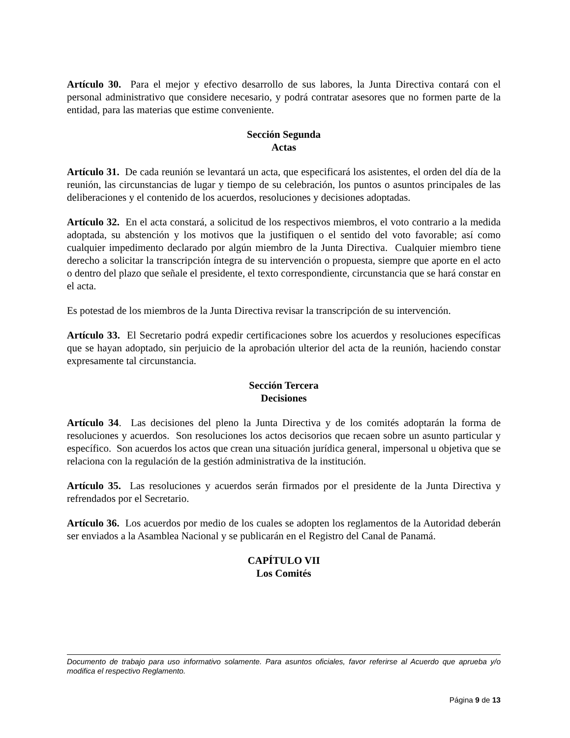Artículo 30. Para el mejor y efectivo desarrollo de sus labores, la Junta Directiva contará con el personal administrativo que considere necesario, y podrá contratar asesores que no formen parte de la entidad, para las materias que estime conveniente.
Sección Segunda
Actas
Artículo 31. De cada reunión se levantará un acta, que especificará los asistentes, el orden del día de la reunión, las circunstancias de lugar y tiempo de su celebración, los puntos o asuntos principales de las deliberaciones y el contenido de los acuerdos, resoluciones y decisiones adoptadas.
Artículo 32. En el acta constará, a solicitud de los respectivos miembros, el voto contrario a la medida adoptada, su abstención y los motivos que la justifiquen o el sentido del voto favorable; así como cualquier impedimento declarado por algún miembro de la Junta Directiva. Cualquier miembro tiene derecho a solicitar la transcripción íntegra de su intervención o propuesta, siempre que aporte en el acto o dentro del plazo que señale el presidente, el texto correspondiente, circunstancia que se hará constar en el acta.
Es potestad de los miembros de la Junta Directiva revisar la transcripción de su intervención.
Artículo 33. El Secretario podrá expedir certificaciones sobre los acuerdos y resoluciones específicas que se hayan adoptado, sin perjuicio de la aprobación ulterior del acta de la reunión, haciendo constar expresamente tal circunstancia.
Sección Tercera
Decisiones
Artículo 34. Las decisiones del pleno la Junta Directiva y de los comités adoptarán la forma de resoluciones y acuerdos. Son resoluciones los actos decisorios que recaen sobre un asunto particular y específico. Son acuerdos los actos que crean una situación jurídica general, impersonal u objetiva que se relaciona con la regulación de la gestión administrativa de la institución.
Artículo 35. Las resoluciones y acuerdos serán firmados por el presidente de la Junta Directiva y refrendados por el Secretario.
Artículo 36. Los acuerdos por medio de los cuales se adopten los reglamentos de la Autoridad deberán ser enviados a la Asamblea Nacional y se publicarán en el Registro del Canal de Panamá.
CAPÍTULO VII
Los Comités
Documento de trabajo para uso informativo solamente. Para asuntos oficiales, favor referirse al Acuerdo que aprueba y/o modifica el respectivo Reglamento.
Página 9 de 13